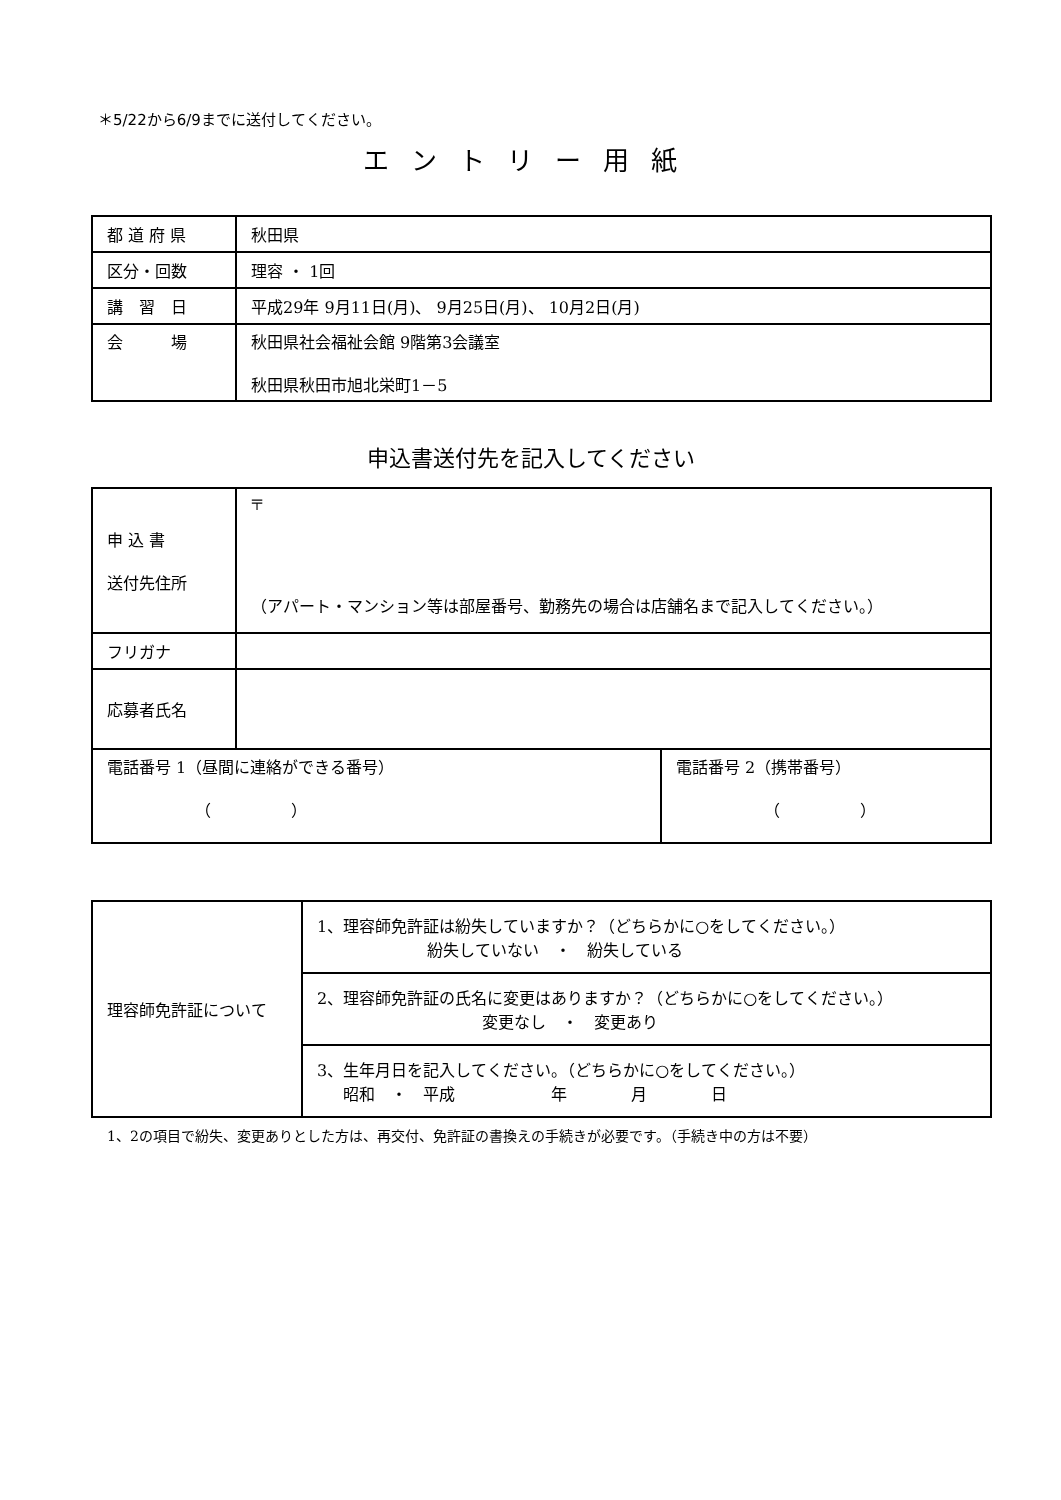＊5/22から6/9までに送付してください。
エントリー用紙
| 都 道 府 県 | 秋田県 |
| 区分・回数 | 理容 ・ 1回 |
| 講 習 日 | 平成29年 9月11日(月)、 9月25日(月)、 10月2日(月) |
| 会 場 | 秋田県社会福祉会館 9階第3会議室 秋田県秋田市旭北栄町1－5 |
申込書送付先を記入してください
| 申 込 書 送付先住所 | 〒 （アパート・マンション等は部屋番号、勤務先の場合は店舗名まで記入してください。） | |
| フリガナ | | |
| 応募者氏名 | | |
| 電話番号 1（昼間に連絡ができる番号） （ ） | | 電話番号 2（携帯番号） （ ） |
| 理容師免許証について | 1、理容師免許証は紛失していますか？（どちらかに○をしてください。） 紛失していない ・ 紛失している |
| | 2、理容師免許証の氏名に変更はありますか？（どちらかに○をしてください。） 変更なし ・ 変更あり |
| | 3、生年月日を記入してください。（どちらかに○をしてください。） 昭和 ・ 平成 年 月 日 |
1、2の項目で紛失、変更ありとした方は、再交付、免許証の書換えの手続きが必要です。（手続き中の方は不要）